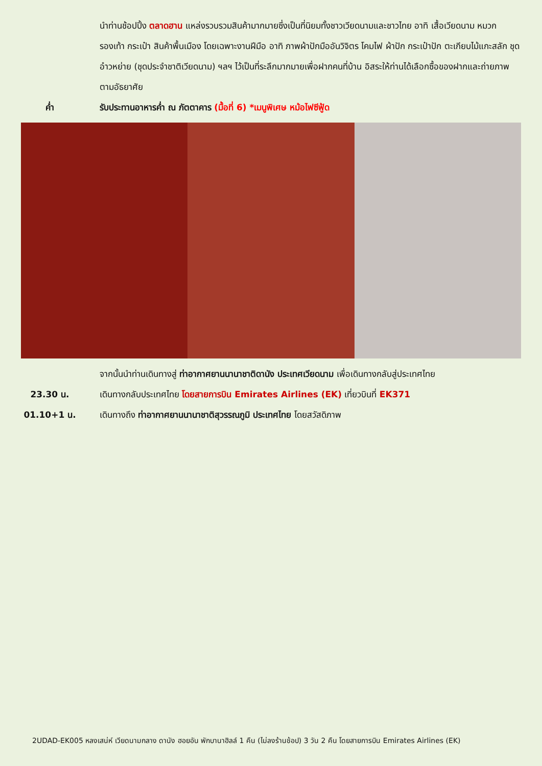นำท่านช้อปปิ้ง ตลาดฮาน แหล่งรวบรวมสินค้ามากมายซึ่งเป็นที่นิยมทั้งชาวเวียดนามและชาวไทย อาทิ เสื้อเวียดนาม หมวก รองเท้า กระเป๋า สินค้าพื้นเมือง โดยเฉพาะงานฝีมือ อาทิ ภาพผ้าปักมืออันวิจิตร โคมไฟ ผ้าปัก กระเป๋าปัก ตะเกียบไม้แกะสลัก ชุดอ๋าวหย่าย (ชุดประจำชาติเวียดนาม) ฯลฯ ไว้เป็นที่ระลึกมากมายเพื่อฝากคนที่บ้าน อิสระให้ท่านได้เลือกซื้อของฝากและถ่ายภาพตามอัธยาศัย
ค่ำ รับประทานอาหารค่ำ ณ ภัตตาคาร (มื้อที่ 6) *เมนูพิเศษ หม้อไฟซีฟู้ด
จากนั้นนำท่านเดินทางสู่ ท่าอากาศยานนานาชาติดานัง ประเทศเวียดนาม เพื่อเดินทางกลับสู่ประเทศไทย
23.30 น. เดินทางกลับประเทศไทย โดยสายการบิน Emirates Airlines (EK) เที่ยวบินที่ EK371
01.10+1 น. เดินทางถึง ท่าอากาศยานนานาชาติสุวรรณภูมิ ประเทศไทย โดยสวัสดิภาพ
2UDAD-EK005 หลงเสน่ห์ เวียดนามกลาง ดานัง ฮอยอัน พักบานาฮิลล์ 1 คืน (ไม่ลงร้านช้อป) 3 วัน 2 คืน โดยสายการบิน Emirates Airlines (EK)